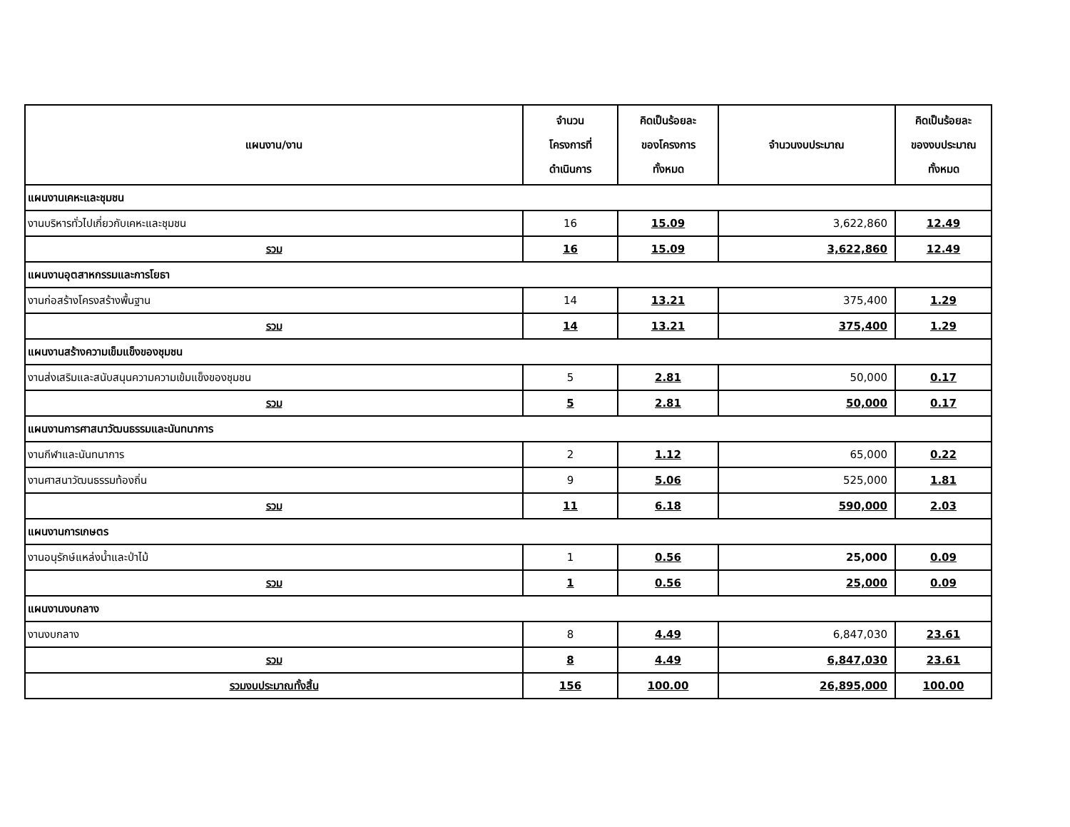| แผนงาน/งาน | จำนวน โครงการที่ ดำเนินการ | คิดเป็นร้อยละ ของโครงการ ทั้งหมด | จำนวนงบประมาณ | คิดเป็นร้อยละ ของงบประมาณ ทั้งหมด |
| --- | --- | --- | --- | --- |
| แผนงานเคหะและชุมชน | | | | |
| งานบริหารทั่วไปเกี่ยวกับเคหะและชุมชน | 16 | 15.09 | 3,622,860 | 12.49 |
| รวม | 16 | 15.09 | 3,622,860 | 12.49 |
| แผนงานอุตสาหกรรมและการโยธา | | | | |
| งานก่อสร้างโครงสร้างพื้นฐาน | 14 | 13.21 | 375,400 | 1.29 |
| รวม | 14 | 13.21 | 375,400 | 1.29 |
| แผนงานสร้างความเข็มแข็งของชุมชน | | | | |
| งานส่งเสริมและสนับสนุนความความเข้มแข็งของชุมชน | 5 | 2.81 | 50,000 | 0.17 |
| รวม | 5 | 2.81 | 50,000 | 0.17 |
| แผนงานการศาสนาวัฒนธรรมและนันทนาการ | | | | |
| งานกีฬาและนันทนาการ | 2 | 1.12 | 65,000 | 0.22 |
| งานศาสนาวัฒนธรรมท้องถิ่น | 9 | 5.06 | 525,000 | 1.81 |
| รวม | 11 | 6.18 | 590,000 | 2.03 |
| แผนงานการเกษตร | | | | |
| งานอนุรักษ์แหล่งน้ำและป่าไม้ | 1 | 0.56 | 25,000 | 0.09 |
| รวม | 1 | 0.56 | 25,000 | 0.09 |
| แผนงานงบกลาง | | | | |
| งานงบกลาง | 8 | 4.49 | 6,847,030 | 23.61 |
| รวม | 8 | 4.49 | 6,847,030 | 23.61 |
| รวมงบประมาณทั้งสิ้น | 156 | 100.00 | 26,895,000 | 100.00 |